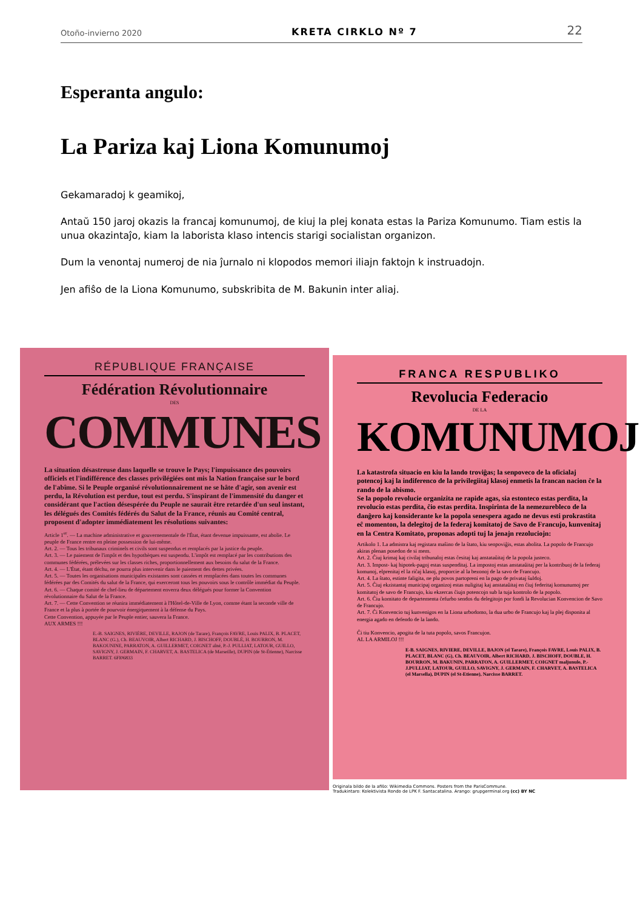Otoño-invierno 2020 KRETA CIRKLO Nº 7 22
Esperanta angulo:
La Pariza kaj Liona Komunumoj
Gekamaradoj k geamikoj,
Antaŭ 150 jaroj okazis la francaj komunumoj, de kiuj la plej konata estas la Pariza Komunumo. Tiam estis la unua okazintaĵo, kiam la laborista klaso intencis starigi socialistan organizon.
Dum la venontaj numeroj de nia ĵurnalo ni klopodos memori iliajn faktojn k instruadojn.
Jen afiŝo de la Liona Komunumo, subskribita de M. Bakunin inter aliaj.
RÉPUBLIQUE FRANÇAISE
Fédération Révolutionnaire
DES
COMMUNES
La situation désastreuse dans laquelle se trouve le Pays; l'impuissance des pouvoirs officiels et l'indifférence des classes privilégiées ont mis la Nation française sur le bord de l'abîme. Si le Peuple organisé révolutionnairement ne se hâte d'agir, son avenir est perdu, la Révolution est perdue, tout est perdu. S'inspirant de l'immensité du danger et considérant que l'action désespérée du Peuple ne saurait être retardée d'un seul instant, les délégués des Comités fédérés du Salut de la France, réunis au Comité central, proposent d'adopter immédiatement les résolutions suivantes:
Article 1<sup>er</sup>. — La machine administrative et gouvernementale de l'État, étant devenue impuissante, est abolie. Le peuple de France rentre en pleine possession de lui-même.
Art. 2. — Tous les tribunaux criminels et civils sont suspendus et remplacés par la justice du peuple.
Art. 3. — Le paiement de l'impôt et des hypothèques est suspendu. L'impôt est remplacé par les contributions des communes fédérées, prélevées sur les classes riches, proportionnellement aux besoins du salut de la France.
Art. 4. — L'État, étant déchu, ne pourra plus intervenir dans le paiement des dettes privées.
Art. 5. — Toutes les organisations municipales existantes sont cassées et remplacées dans toutes les communes fédérées par des Comités du salut de la France, qui exerceront tous les pouvoirs sous le contrôle immédiat du Peuple.
Art. 6. — Chaque comité de chef-lieu de département enverra deux délégués pour former la Convention révolutionnaire du Salut de la France.
Art. 7. — Cette Convention se réunira immédiatement à l'Hôtel-de-Ville de Lyon, comme étant la seconde ville de France et la plus à portée de pourvoir énergiquement à la défense du Pays.
Cette Convention, appuyée par le Peuple entier, sauvera la France.
AUX ARMES !!!
E.-B. SAIGNES, RIVIÈRE, DEVILLE, RAJON (de Tarare), François FAVRE, Louis PALIX, B. PLACET, BLANC (G.), Ch. BEAUVOIR, Albert RICHARD, J. BISCHOFF, DOUBLÉ, H. BOURRON, M. BAKOUNINE, PARRATON, A. GUILLERMET, COIGNET aîné, P.-J. PULLIAT, LATOUR, GUILLO, SAVIGNY, J. GERMAIN, F. CHARVET, A. BASTELICA (de Marseille), DUPIN (de St-Étienne), Narcisse BARRET. 6FI06833
FRANCA RESPUBLIKO
Revolucia Federacio
DE LA
KOMUNUMOJ
La katastrofa situacio en kiu la lando troviĝas; la senpoveco de la oficialaj potencoj kaj la indiferenco de la privilegiitaj klasoj enmetis la francan nacion ĉe la rando de la abismo.
Se la popolo revolucie organizita ne rapide agas, sia estonteco estas perdita, la revolucio estas perdita, ĉio estas perdita. Inspirinta de la nemezurebleco de la danĝero kaj konsiderante ke la popola senespera agado ne devus esti prokrastita eĉ momenton, la delegitoj de la federaj komitatoj de Savo de Francujo, kunvenitaj en la Centra Komitato, proponas adopti tuj la jenajn rezoluciojn:
Artikolo 1. La admistra kaj registara maŝino de la ŝtato, kiu senpoviĝis, estas abolita. La popolo de Francujo akiras plenan posedon de si mem.
Art. 2. Ĉiuj krimaj kaj civilaj tribunaloj estas ĉesitaj kaj anstataŭitaj de la popola justeco.
Art. 3. Impost- kaj hipotek-pagoj estas suspenditaj. La impostoj estas anstataŭitaj per la kontribuoj de la federaj komunoj, elprenitaj el la riĉaj klasoj, proporcie al la bezonoj de la savo de Francujo.
Art. 4. La ŝtato, estinte faligita, ne plu povos partopreni en la pago de privataj ŝuldoj.
Art. 5. Ĉiuj ekzistantaj municipaj organizoj estas nuligitaj kaj anstataŭitaj en ĉiuj federitaj komunumoj per komitatoj de savo de Francujo, kiu ekzercas ĉiujn potencojn sub la tuja kontrolo de la popolo.
Art. 6. Ĉiu komitato de departementa ĉefurbo sendos du delegitojn por fondi la Revolucian Konvencion de Savo de Francujo.
Art. 7. Ĉi Konvencio tuj kunvenigos en la Liona urbodomo, la dua urbo de Francujo kaj la plej disponita al energia agado en defendo de la lando.
Ĉi tiu Konvencio, apogita de la tuta popolo, savos Francujon.
AL LA ARMILOJ !!!
E-B. SAIGNES, RIVIERE, DEVILLE, BAJON (el Tarare), François FAVRE, Louis PALIX, B. PLACET, BLANC (G), Ch. BEAUVOIR, Albert RICHARD, J. BISCHOFF, DOUBLE, H. BOURRON, M. BAKUNIN, PARRATON, A. GUILLERMET, COIGNET maljunulo, P.-J.PULLIAT, LATOUR, GUILLO, SAVIGNY, J. GERMAIN, F. CHARVET, A. BASTELICA (el Marsella), DUPIN (el St-Etienne), Narcisse BARRET.
Originala bildo de la afiŝo: Wikimedia Commons. Posters from the ParisCommune.
Tradukintaro: Kolektivista Rondo de LPK F. Santacatalina. Arango: grupgerminal.org (cc) BY NC